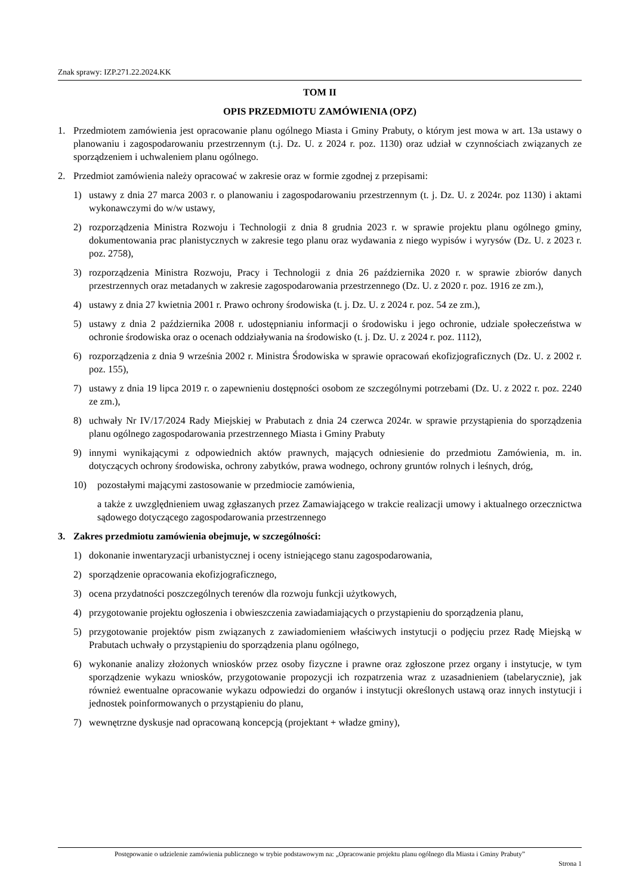Znak sprawy: IZP.271.22.2024.KK
TOM II
OPIS PRZEDMIOTU ZAMÓWIENIA (OPZ)
1. Przedmiotem zamówienia jest opracowanie planu ogólnego Miasta i Gminy Prabuty, o którym jest mowa w art. 13a ustawy o planowaniu i zagospodarowaniu przestrzennym (t.j. Dz. U. z 2024 r. poz. 1130) oraz udział w czynnościach związanych ze sporządzeniem i uchwaleniem planu ogólnego.
2. Przedmiot zamówienia należy opracować w zakresie oraz w formie zgodnej z przepisami:
1) ustawy z dnia 27 marca 2003 r. o planowaniu i zagospodarowaniu przestrzennym (t. j. Dz. U. z 2024r. poz 1130) i aktami wykonawczymi do w/w ustawy,
2) rozporządzenia Ministra Rozwoju i Technologii z dnia 8 grudnia 2023 r. w sprawie projektu planu ogólnego gminy, dokumentowania prac planistycznych w zakresie tego planu oraz wydawania z niego wypisów i wyrysów (Dz. U. z 2023 r. poz. 2758),
3) rozporządzenia Ministra Rozwoju, Pracy i Technologii z dnia 26 października 2020 r. w sprawie zbiorów danych przestrzennych oraz metadanych w zakresie zagospodarowania przestrzennego (Dz. U. z 2020 r. poz. 1916 ze zm.),
4) ustawy z dnia 27 kwietnia 2001 r. Prawo ochrony środowiska (t. j. Dz. U. z 2024 r. poz. 54 ze zm.),
5) ustawy z dnia 2 października 2008 r. udostępnianiu informacji o środowisku i jego ochronie, udziale społeczeństwa w ochronie środowiska oraz o ocenach oddziaływania na środowisko (t. j. Dz. U. z 2024 r. poz. 1112),
6) rozporządzenia z dnia 9 września 2002 r. Ministra Środowiska w sprawie opracowań ekofizjograficznych (Dz. U. z 2002 r. poz. 155),
7) ustawy z dnia 19 lipca 2019 r. o zapewnieniu dostępności osobom ze szczególnymi potrzebami (Dz. U. z 2022 r. poz. 2240 ze zm.),
8) uchwały Nr IV/17/2024 Rady Miejskiej w Prabutach z dnia 24 czerwca 2024r. w sprawie przystąpienia do sporządzenia planu ogólnego zagospodarowania przestrzennego Miasta i Gminy Prabuty
9) innymi wynikającymi z odpowiednich aktów prawnych, mających odniesienie do przedmiotu Zamówienia, m. in. dotyczących ochrony środowiska, ochrony zabytków, prawa wodnego, ochrony gruntów rolnych i leśnych, dróg,
10) pozostałymi mającymi zastosowanie w przedmiocie zamówienia,
a także z uwzględnieniem uwag zgłaszanych przez Zamawiającego w trakcie realizacji umowy i aktualnego orzecznictwa sądowego dotyczącego zagospodarowania przestrzennego
3. Zakres przedmiotu zamówienia obejmuje, w szczególności:
1) dokonanie inwentaryzacji urbanistycznej i oceny istniejącego stanu zagospodarowania,
2) sporządzenie opracowania ekofizjograficznego,
3) ocena przydatności poszczególnych terenów dla rozwoju funkcji użytkowych,
4) przygotowanie projektu ogłoszenia i obwieszczenia zawiadamiających o przystąpieniu do sporządzenia planu,
5) przygotowanie projektów pism związanych z zawiadomieniem właściwych instytucji o podjęciu przez Radę Miejską w Prabutach uchwały o przystąpieniu do sporządzenia planu ogólnego,
6) wykonanie analizy złożonych wniosków przez osoby fizyczne i prawne oraz zgłoszone przez organy i instytucje, w tym sporządzenie wykazu wniosków, przygotowanie propozycji ich rozpatrzenia wraz z uzasadnieniem (tabelarycznie), jak również ewentualne opracowanie wykazu odpowiedzi do organów i instytucji określonych ustawą oraz innych instytucji i jednostek poinformowanych o przystąpieniu do planu,
7) wewnętrzne dyskusje nad opracowaną koncepcją (projektant + władze gminy),
Postępowanie o udzielenie zamówienia publicznego w trybie podstawowym na: „Opracowanie projektu planu ogólnego dla Miasta i Gminy Prabuty”
Strona 1